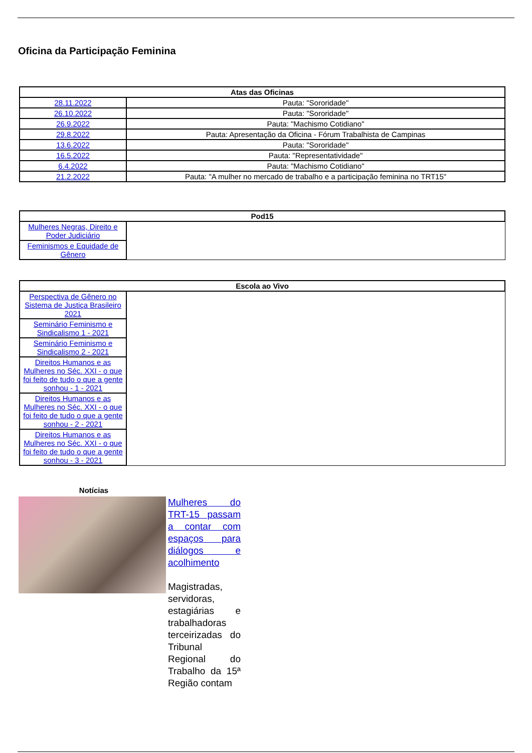Oficina da Participação Feminina
| Atas das Oficinas | |
| --- | --- |
| 28.11.2022 | Pauta: "Sororidade" |
| 26.10.2022 | Pauta: "Sororidade" |
| 26.9.2022 | Pauta: "Machismo Cotidiano" |
| 29.8.2022 | Pauta: Apresentação da Oficina - Fórum Trabalhista de Campinas |
| 13.6.2022 | Pauta: "Sororidade" |
| 16.5.2022 | Pauta: "Representatividade" |
| 6.4.2022 | Pauta: "Machismo Cotidiano" |
| 21.2.2022 | Pauta: "A mulher no mercado de trabalho e a participação feminina no TRT15" |
| Pod15 | |
| --- | --- |
| Mulheres Negras, Direito e Poder Judiciário | |
| Feminismos e Equidade de Gênero | |
| Escola ao Vivo | |
| --- | --- |
| Perspectiva de Gênero no Sistema de Justiça Brasileiro 2021 | |
| Seminário Feminismo e Sindicalismo 1 - 2021 | |
| Seminário Feminismo e Sindicalismo 2 - 2021 | |
| Direitos Humanos e as Mulheres no Séc. XXI - o que foi feito de tudo o que a gente sonhou - 1 - 2021 | |
| Direitos Humanos e as Mulheres no Séc. XXI - o que foi feito de tudo o que a gente sonhou - 2 - 2021 | |
| Direitos Humanos e as Mulheres no Séc. XXI - o que foi feito de tudo o que a gente sonhou - 3 - 2021 | |
Notícias
Mulheres do TRT-15 passam a contar com espaços para diálogos e acolhimento
Magistradas, servidoras, estagiárias e trabalhadoras terceirizadas do Tribunal Regional do Trabalho da 15ª Região contam